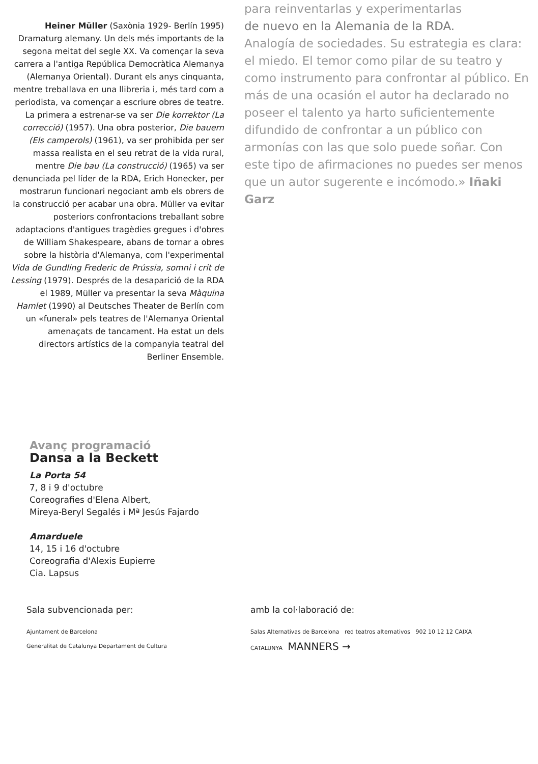Heiner Müller (Saxònia 1929- Berlín 1995) Dramaturg alemany. Un dels més importants de la segona meitat del segle XX. Va començar la seva carrera a l'antiga República Democràtica Alemanya (Alemanya Oriental). Durant els anys cinquanta, mentre treballava en una llibreria i, més tard com a periodista, va començar a escriure obres de teatre. La primera a estrenar-se va ser Die korrektor (La correcció) (1957). Una obra posterior, Die bauern (Els camperols) (1961), va ser prohibida per ser massa realista en el seu retrat de la vida rural, mentre Die bau (La construcció) (1965) va ser denunciada pel líder de la RDA, Erich Honecker, per mostrarun funcionari negociant amb els obrers de la construcció per acabar una obra. Müller va evitar posteriors confrontacions treballant sobre adaptacions d'antigues tragèdies gregues i d'obres de William Shakespeare, abans de tornar a obres sobre la història d'Alemanya, com l'experimental Vida de Gundling Frederic de Prússia, somni i crit de Lessing (1979). Després de la desaparició de la RDA el 1989, Müller va presentar la seva Màquina Hamlet (1990) al Deutsches Theater de Berlín com un «funeral» pels teatres de l'Alemanya Oriental amenaçats de tancament. Ha estat un dels directors artístics de la companyia teatral del Berliner Ensemble.
para reinventarlas y experimentarlas
de nuevo en la Alemania de la RDA.
Analogía de sociedades. Su estrategia es clara: el miedo. El temor como pilar de su teatro y como instrumento para confrontar al público. En más de una ocasión el autor ha declarado no poseer el talento ya harto suficientemente difundido de confrontar a un público con armonías con las que solo puede soñar. Con este tipo de afirmaciones no puedes ser menos que un autor sugerente e incómodo.» Iñaki Garz
Avanç programació
Dansa a la Beckett
La Porta 54
7, 8 i 9 d'octubre
Coreografies d'Elena Albert,
Mireya-Beryl Segalés i Mª Jesús Fajardo
Amarduele
14, 15 i 16 d'octubre
Coreografia d'Alexis Eupierre
Cia. Lapsus
Sala subvencionada per:
Ajuntament de Barcelona
Generalitat de Catalunya Departament de Cultura
amb la col·laboració de:
Salas Alternativas de Barcelona red teatros alternativos 902 10 12 12 CAIXA CATALUNYA MANNERS →